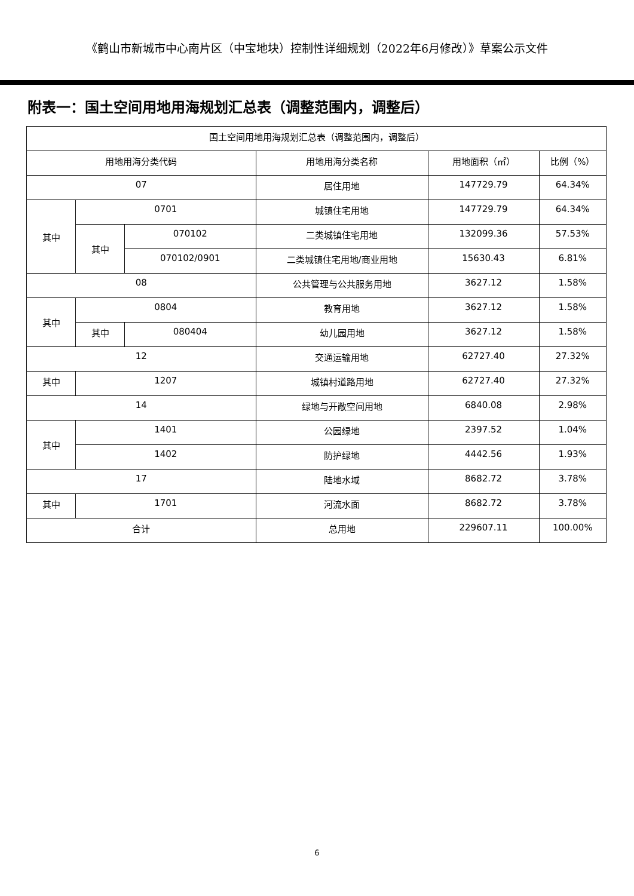《鹤山市新城市中心南片区（中宝地块）控制性详细规划（2022年6月修改）》草案公示文件
附表一：国土空间用地用海规划汇总表（调整范围内，调整后）
| 国土空间用地用海规划汇总表（调整范围内，调整后） | | | | | |
| 用地用海分类代码 | | | 用地用海分类名称 | 用地面积（㎡） | 比例（%） |
| 07 | | | 居住用地 | 147729.79 | 64.34% |
| 其中 | 0701 | | 城镇住宅用地 | 147729.79 | 64.34% |
| | 其中 | 070102 | 二类城镇住宅用地 | 132099.36 | 57.53% |
| | | 070102/0901 | 二类城镇住宅用地/商业用地 | 15630.43 | 6.81% |
| 08 | | | 公共管理与公共服务用地 | 3627.12 | 1.58% |
| 其中 | 0804 | | 教育用地 | 3627.12 | 1.58% |
| | 其中 | 080404 | 幼儿园用地 | 3627.12 | 1.58% |
| 12 | | | 交通运输用地 | 62727.40 | 27.32% |
| 其中 | 1207 | | 城镇村道路用地 | 62727.40 | 27.32% |
| 14 | | | 绿地与开敞空间用地 | 6840.08 | 2.98% |
| 其中 | 1401 | | 公园绿地 | 2397.52 | 1.04% |
| | 1402 | | 防护绿地 | 4442.56 | 1.93% |
| 17 | | | 陆地水域 | 8682.72 | 3.78% |
| 其中 | 1701 | | 河流水面 | 8682.72 | 3.78% |
| 合计 | | | 总用地 | 229607.11 | 100.00% |
6